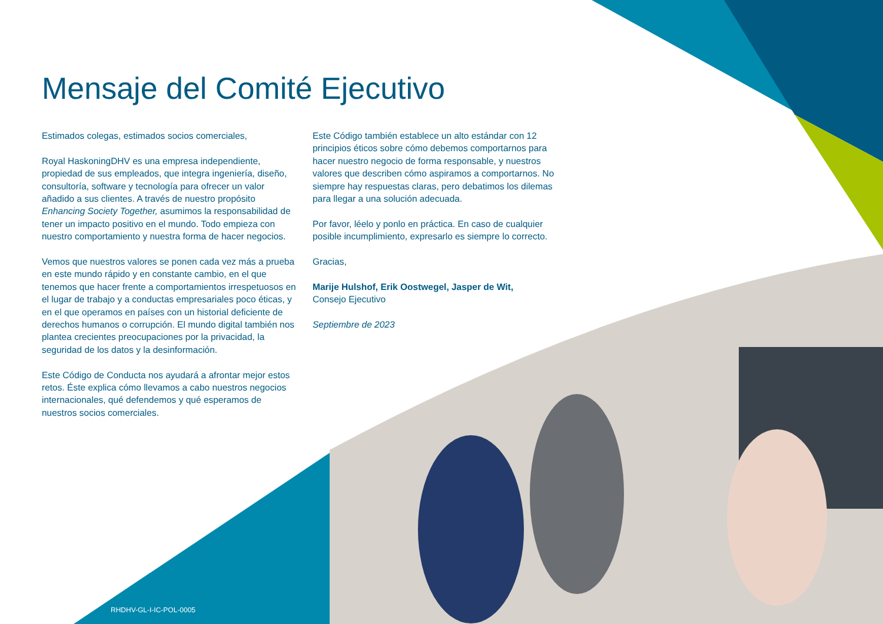Mensaje del Comité Ejecutivo
Estimados colegas, estimados socios comerciales,
Royal HaskoningDHV es una empresa independiente, propiedad de sus empleados, que integra ingeniería, diseño, consultoría, software y tecnología para ofrecer un valor añadido a sus clientes. A través de nuestro propósito Enhancing Society Together, asumimos la responsabilidad de tener un impacto positivo en el mundo. Todo empieza con nuestro comportamiento y nuestra forma de hacer negocios.
Vemos que nuestros valores se ponen cada vez más a prueba en este mundo rápido y en constante cambio, en el que tenemos que hacer frente a comportamientos irrespetuosos en el lugar de trabajo y a conductas empresariales poco éticas, y en el que operamos en países con un historial deficiente de derechos humanos o corrupción. El mundo digital también nos plantea crecientes preocupaciones por la privacidad, la seguridad de los datos y la desinformación.
Este Código de Conducta nos ayudará a afrontar mejor estos retos. Éste explica cómo llevamos a cabo nuestros negocios internacionales, qué defendemos y qué esperamos de nuestros socios comerciales.
Este Código también establece un alto estándar con 12 principios éticos sobre cómo debemos comportarnos para hacer nuestro negocio de forma responsable, y nuestros valores que describen cómo aspiramos a comportarnos. No siempre hay respuestas claras, pero debatimos los dilemas para llegar a una solución adecuada.
Por favor, léelo y ponlo en práctica. En caso de cualquier posible incumplimiento, expresarlo es siempre lo correcto.
Gracias,
Marije Hulshof, Erik Oostwegel, Jasper de Wit,
Consejo Ejecutivo
Septiembre de 2023
RHDHV-GL-I-IC-POL-0005